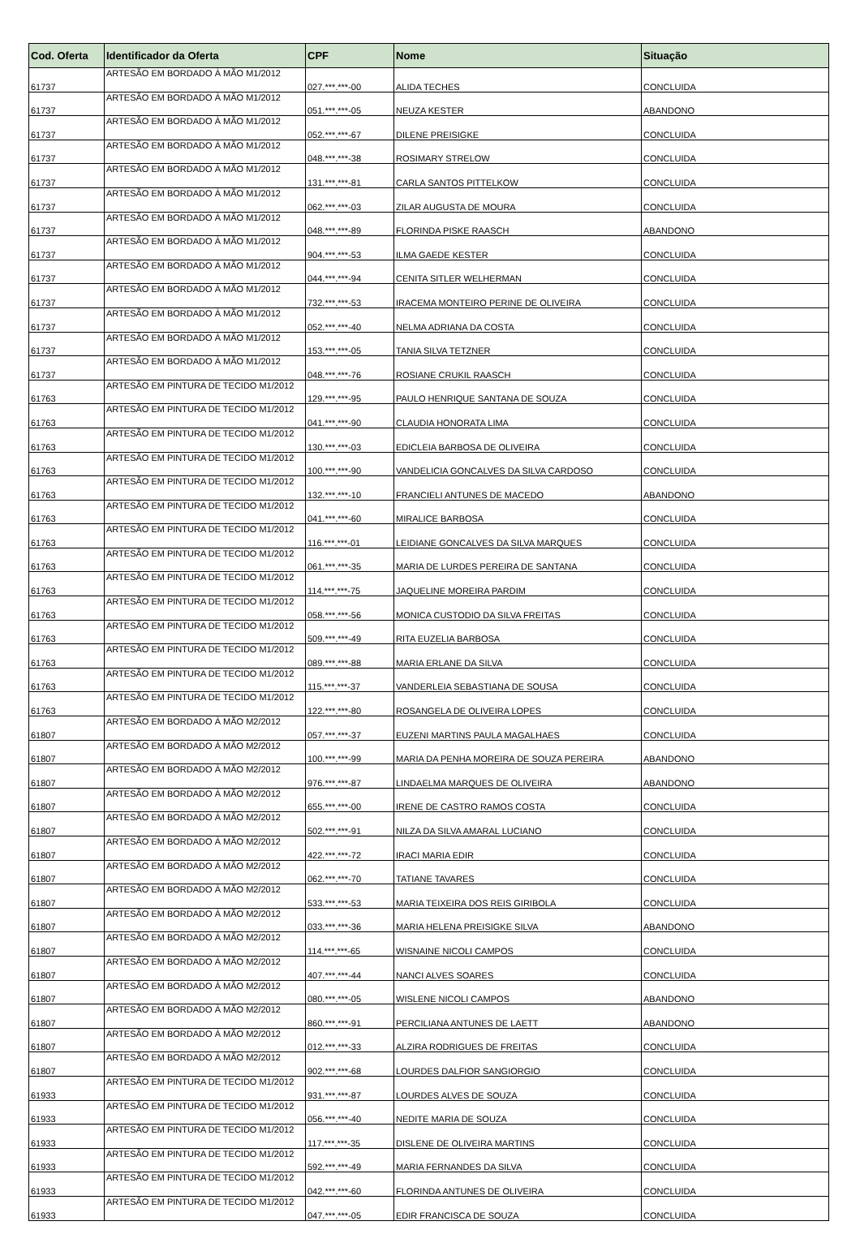| Cod. Oferta | Identificador da Oferta | CPF | Nome | Situação |
| --- | --- | --- | --- | --- |
| 61737 | ARTESÃO EM BORDADO À MÃO M1/2012 | 027.***.***-00 | ALIDA TECHES | CONCLUIDA |
| 61737 | ARTESÃO EM BORDADO À MÃO M1/2012 | 051.***.***-05 | NEUZA KESTER | ABANDONO |
| 61737 | ARTESÃO EM BORDADO À MÃO M1/2012 | 052.***.***-67 | DILENE PREISIGKE | CONCLUIDA |
| 61737 | ARTESÃO EM BORDADO À MÃO M1/2012 | 048.***.***-38 | ROSIMARY STRELOW | CONCLUIDA |
| 61737 | ARTESÃO EM BORDADO À MÃO M1/2012 | 131.***.***-81 | CARLA SANTOS PITTELKOW | CONCLUIDA |
| 61737 | ARTESÃO EM BORDADO À MÃO M1/2012 | 062.***.***-03 | ZILAR AUGUSTA DE MOURA | CONCLUIDA |
| 61737 | ARTESÃO EM BORDADO À MÃO M1/2012 | 048.***.***-89 | FLORINDA PISKE RAASCH | ABANDONO |
| 61737 | ARTESÃO EM BORDADO À MÃO M1/2012 | 904.***.***-53 | ILMA GAEDE KESTER | CONCLUIDA |
| 61737 | ARTESÃO EM BORDADO À MÃO M1/2012 | 044.***.***-94 | CENITA SITLER WELHERMAN | CONCLUIDA |
| 61737 | ARTESÃO EM BORDADO À MÃO M1/2012 | 732.***.***-53 | IRACEMA MONTEIRO PERINE DE OLIVEIRA | CONCLUIDA |
| 61737 | ARTESÃO EM BORDADO À MÃO M1/2012 | 052.***.***-40 | NELMA ADRIANA DA COSTA | CONCLUIDA |
| 61737 | ARTESÃO EM BORDADO À MÃO M1/2012 | 153.***.***-05 | TANIA SILVA TETZNER | CONCLUIDA |
| 61737 | ARTESÃO EM BORDADO À MÃO M1/2012 | 048.***.***-76 | ROSIANE CRUKIL RAASCH | CONCLUIDA |
| 61763 | ARTESÃO EM PINTURA DE TECIDO M1/2012 | 129.***.***-95 | PAULO HENRIQUE SANTANA DE SOUZA | CONCLUIDA |
| 61763 | ARTESÃO EM PINTURA DE TECIDO M1/2012 | 041.***.***-90 | CLAUDIA HONORATA LIMA | CONCLUIDA |
| 61763 | ARTESÃO EM PINTURA DE TECIDO M1/2012 | 130.***.***-03 | EDICLEIA BARBOSA DE OLIVEIRA | CONCLUIDA |
| 61763 | ARTESÃO EM PINTURA DE TECIDO M1/2012 | 100.***.***-90 | VANDELICIA GONCALVES DA SILVA CARDOSO | CONCLUIDA |
| 61763 | ARTESÃO EM PINTURA DE TECIDO M1/2012 | 132.***.***-10 | FRANCIELI ANTUNES DE MACEDO | ABANDONO |
| 61763 | ARTESÃO EM PINTURA DE TECIDO M1/2012 | 041.***.***-60 | MIRALICE BARBOSA | CONCLUIDA |
| 61763 | ARTESÃO EM PINTURA DE TECIDO M1/2012 | 116.***.***-01 | LEIDIANE GONCALVES DA SILVA MARQUES | CONCLUIDA |
| 61763 | ARTESÃO EM PINTURA DE TECIDO M1/2012 | 061.***.***-35 | MARIA DE LURDES PEREIRA DE SANTANA | CONCLUIDA |
| 61763 | ARTESÃO EM PINTURA DE TECIDO M1/2012 | 114.***.***-75 | JAQUELINE MOREIRA PARDIM | CONCLUIDA |
| 61763 | ARTESÃO EM PINTURA DE TECIDO M1/2012 | 058.***.***-56 | MONICA CUSTODIO DA SILVA FREITAS | CONCLUIDA |
| 61763 | ARTESÃO EM PINTURA DE TECIDO M1/2012 | 509.***.***-49 | RITA EUZELIA BARBOSA | CONCLUIDA |
| 61763 | ARTESÃO EM PINTURA DE TECIDO M1/2012 | 089.***.***-88 | MARIA ERLANE DA SILVA | CONCLUIDA |
| 61763 | ARTESÃO EM PINTURA DE TECIDO M1/2012 | 115.***.***-37 | VANDERLEIA SEBASTIANA DE SOUSA | CONCLUIDA |
| 61763 | ARTESÃO EM PINTURA DE TECIDO M1/2012 | 122.***.***-80 | ROSANGELA DE OLIVEIRA LOPES | CONCLUIDA |
| 61807 | ARTESÃO EM BORDADO À MÃO M2/2012 | 057.***.***-37 | EUZENI MARTINS PAULA MAGALHAES | CONCLUIDA |
| 61807 | ARTESÃO EM BORDADO À MÃO M2/2012 | 100.***.***-99 | MARIA DA PENHA MOREIRA DE SOUZA PEREIRA | ABANDONO |
| 61807 | ARTESÃO EM BORDADO À MÃO M2/2012 | 976.***.***-87 | LINDAELMA MARQUES DE OLIVEIRA | ABANDONO |
| 61807 | ARTESÃO EM BORDADO À MÃO M2/2012 | 655.***.***-00 | IRENE DE CASTRO RAMOS COSTA | CONCLUIDA |
| 61807 | ARTESÃO EM BORDADO À MÃO M2/2012 | 502.***.***-91 | NILZA DA SILVA AMARAL LUCIANO | CONCLUIDA |
| 61807 | ARTESÃO EM BORDADO À MÃO M2/2012 | 422.***.***-72 | IRACI MARIA EDIR | CONCLUIDA |
| 61807 | ARTESÃO EM BORDADO À MÃO M2/2012 | 062.***.***-70 | TATIANE TAVARES | CONCLUIDA |
| 61807 | ARTESÃO EM BORDADO À MÃO M2/2012 | 533.***.***-53 | MARIA TEIXEIRA DOS REIS GIRIBOLA | CONCLUIDA |
| 61807 | ARTESÃO EM BORDADO À MÃO M2/2012 | 033.***.***-36 | MARIA HELENA PREISIGKE SILVA | ABANDONO |
| 61807 | ARTESÃO EM BORDADO À MÃO M2/2012 | 114.***.***-65 | WISNAINE NICOLI CAMPOS | CONCLUIDA |
| 61807 | ARTESÃO EM BORDADO À MÃO M2/2012 | 407.***.***-44 | NANCI ALVES SOARES | CONCLUIDA |
| 61807 | ARTESÃO EM BORDADO À MÃO M2/2012 | 080.***.***-05 | WISLENE NICOLI CAMPOS | ABANDONO |
| 61807 | ARTESÃO EM BORDADO À MÃO M2/2012 | 860.***.***-91 | PERCILIANA ANTUNES DE LAETT | ABANDONO |
| 61807 | ARTESÃO EM BORDADO À MÃO M2/2012 | 012.***.***-33 | ALZIRA RODRIGUES DE FREITAS | CONCLUIDA |
| 61807 | ARTESÃO EM BORDADO À MÃO M2/2012 | 902.***.***-68 | LOURDES DALFIOR SANGIORGIO | CONCLUIDA |
| 61933 | ARTESÃO EM PINTURA DE TECIDO M1/2012 | 931.***.***-87 | LOURDES ALVES DE SOUZA | CONCLUIDA |
| 61933 | ARTESÃO EM PINTURA DE TECIDO M1/2012 | 056.***.***-40 | NEDITE MARIA DE SOUZA | CONCLUIDA |
| 61933 | ARTESÃO EM PINTURA DE TECIDO M1/2012 | 117.***.***-35 | DISLENE DE OLIVEIRA MARTINS | CONCLUIDA |
| 61933 | ARTESÃO EM PINTURA DE TECIDO M1/2012 | 592.***.***-49 | MARIA FERNANDES DA SILVA | CONCLUIDA |
| 61933 | ARTESÃO EM PINTURA DE TECIDO M1/2012 | 042.***.***-60 | FLORINDA ANTUNES DE OLIVEIRA | CONCLUIDA |
| 61933 | ARTESÃO EM PINTURA DE TECIDO M1/2012 | 047.***.***-05 | EDIR FRANCISCA DE SOUZA | CONCLUIDA |